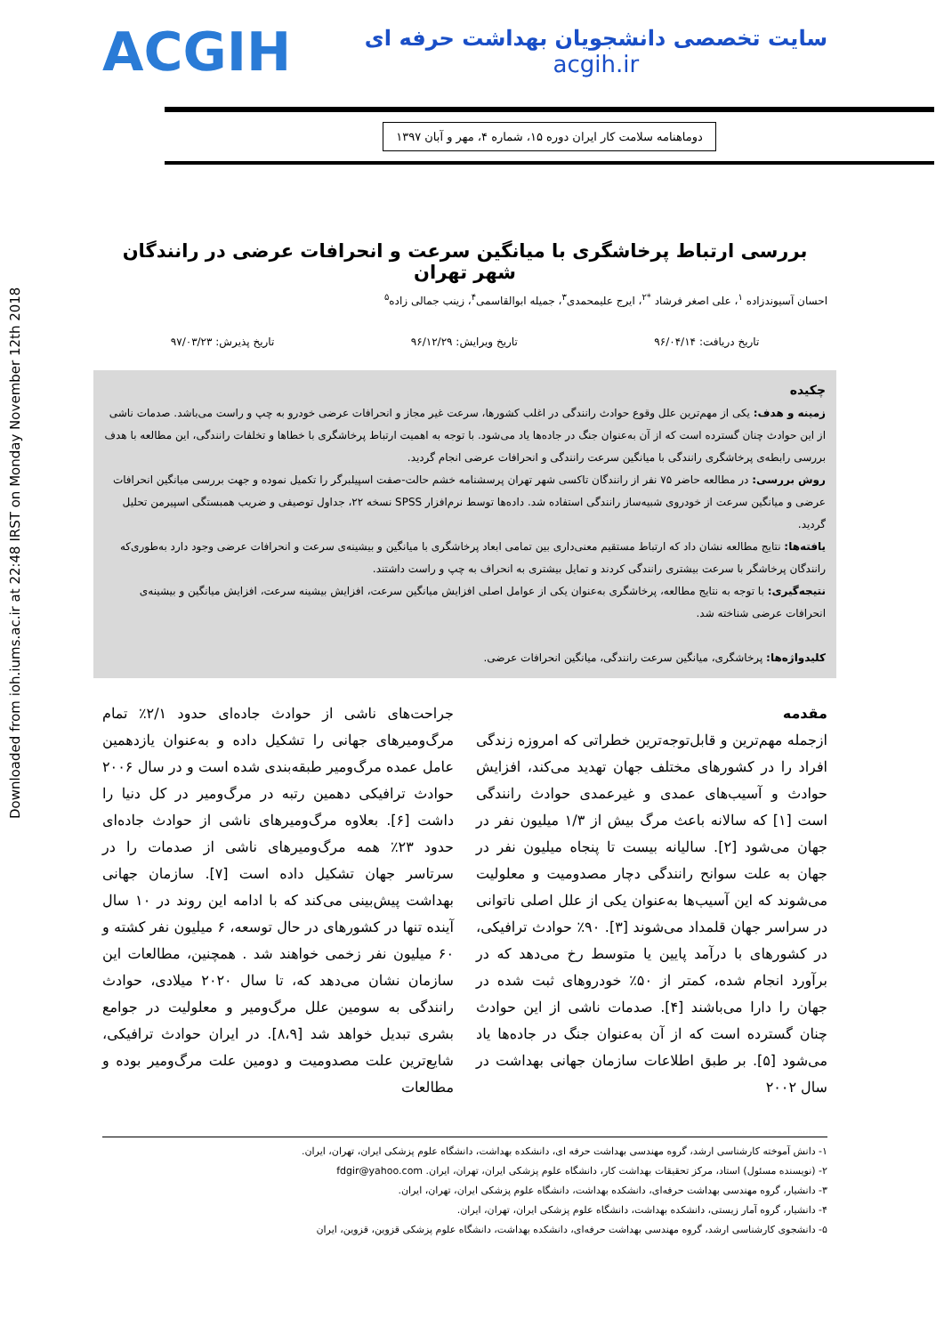Downloaded from ioh.iums.ac.ir at 22:48 IRST on Monday November 12th 2018
سایت تخصصی دانشجویان بهداشت حرفه ای
acgih.ir
ACGIH
دوماهنامه سلامت کار ایران دوره ۱۵، شماره ۴، مهر و آبان ۱۳۹۷
بررسی ارتباط پرخاشگری با میانگین سرعت و انحرافات عرضی در رانندگان شهر تهران
احسان آسیوندزاده <sup>۱</sup>، علی اصغر فرشاد <sup>*۲</sup>، ایرج علیمحمدی<sup>۳</sup>، جمیله ابوالقاسمی<sup>۴</sup>، زینب جمالی زاده<sup>۵</sup>
تاریخ دریافت: ۹۶/۰۴/۱۴ تاریخ ویرایش: ۹۶/۱۲/۲۹ تاریخ پذیرش: ۹۷/۰۳/۲۳
چکیده
زمینه و هدف: یکی از مهم‌ترین علل وقوع حوادث رانندگی در اغلب کشورها، سرعت غیر مجاز و انحرافات عرضی خودرو به چپ و راست می‌باشد. صدمات ناشی از این حوادث چنان گسترده است که از آن به‌عنوان جنگ در جاده‌ها یاد می‌شود. با توجه به اهمیت ارتباط پرخاشگری با خطاها و تخلفات رانندگی، این مطالعه با هدف بررسی رابطه‌ی پرخاشگری رانندگی با میانگین سرعت رانندگی و انحرافات عرضی انجام گردید.
روش بررسی: در مطالعه حاضر ۷۵ نفر از رانندگان تاکسی شهر تهران پرسشنامه خشم حالت-صفت اسپیلبرگر را تکمیل نموده و جهت بررسی میانگین انحرافات عرضی و میانگین سرعت از خودروی شبیه‌ساز رانندگی استفاده شد. داده‌ها توسط نرم‌افزار SPSS نسخه ۲۲، جداول توصیفی و ضریب همبستگی اسپیرمن تحلیل گردید.
یافته‌ها: نتایج مطالعه نشان داد که ارتباط مستقیم معنی‌داری بین تمامی ابعاد پرخاشگری با میانگین و بیشینه‌ی سرعت و انحرافات عرضی وجود دارد به‌طوری‌که رانندگان پرخاشگر با سرعت بیشتری رانندگی کردند و تمایل بیشتری به انحراف به چپ و راست داشتند.
نتیجه‌گیری: با توجه به نتایج مطالعه، پرخاشگری به‌عنوان یکی از عوامل اصلی افزایش میانگین سرعت، افزایش بیشینه سرعت، افزایش میانگین و بیشینه‌ی انحرافات عرضی شناخته شد.
کلیدواژه‌ها: پرخاشگری، میانگین سرعت رانندگی، میانگین انحرافات عرضی.
مقدمه
ازجمله مهم‌ترین و قابل‌توجه‌ترین خطراتی که امروزه زندگی افراد را در کشورهای مختلف جهان تهدید می‌کند، افزایش حوادث و آسیب‌های عمدی و غیرعمدی حوادث رانندگی است [۱] که سالانه باعث مرگ بیش از ۱/۳ میلیون نفر در جهان می‌شود [۲]. سالیانه بیست تا پنجاه میلیون نفر در جهان به علت سوانح رانندگی دچار مصدومیت و معلولیت می‌شوند که این آسیب‌ها به‌عنوان یکی از علل اصلی ناتوانی در سراسر جهان قلمداد می‌شوند [۳]. ۹۰٪ حوادث ترافیکی، در کشورهای با درآمد پایین یا متوسط رخ می‌دهد که در برآورد انجام شده، کمتر از ۵۰٪ خودروهای ثبت شده در جهان را دارا می‌باشند [۴]. صدمات ناشی از این حوادث چنان گسترده است که از آن به‌عنوان جنگ در جاده‌ها یاد می‌شود [۵]. بر طبق اطلاعات سازمان جهانی بهداشت در سال ۲۰۰۲
جراحت‌های ناشی از حوادث جاده‌ای حدود ۲/۱٪ تمام مرگ‌ومیرهای جهانی را تشکیل داده و به‌عنوان یازدهمین عامل عمده مرگ‌ومیر طبقه‌بندی شده است و در سال ۲۰۰۶ حوادث ترافیکی دهمین رتبه در مرگ‌ومیر در کل دنیا را داشت [۶]. بعلاوه مرگ‌ومیرهای ناشی از حوادث جاده‌ای حدود ۲۳٪ همه مرگ‌ومیرهای ناشی از صدمات را در سرتاسر جهان تشکیل داده است [۷]. سازمان جهانی بهداشت پیش‌بینی می‌کند که با ادامه این روند در ۱۰ سال آینده تنها در کشورهای در حال توسعه، ۶ میلیون نفر کشته و ۶۰ میلیون نفر زخمی خواهند شد . همچنین، مطالعات این سازمان نشان می‌دهد که، تا سال ۲۰۲۰ میلادی، حوادث رانندگی به سومین علل مرگ‌ومیر و معلولیت در جوامع بشری تبدیل خواهد شد [۸،۹]. در ایران حوادث ترافیکی، شایع‌ترین علت مصدومیت و دومین علت مرگ‌ومیر بوده و مطالعات
۱- دانش آموخته کارشناسی ارشد، گروه مهندسی بهداشت حرفه ای، دانشکده بهداشت، دانشگاه علوم پزشکی ایران، تهران، ایران.
۲- (نویسنده مسئول) استاد، مرکز تحقیقات بهداشت کار، دانشگاه علوم پزشکی ایران، تهران، ایران. fdgir@yahoo.com
۳- دانشیار، گروه مهندسی بهداشت حرفه‌ای، دانشکده بهداشت، دانشگاه علوم پزشکی ایران، تهران، ایران.
۴- دانشیار، گروه آمار زیستی، دانشکده بهداشت، دانشگاه علوم پزشکی ایران، تهران، ایران.
۵- دانشجوی کارشناسی ارشد، گروه مهندسی بهداشت حرفه‌ای، دانشکده بهداشت، دانشگاه علوم پزشکی قزوین، قزوین، ایران